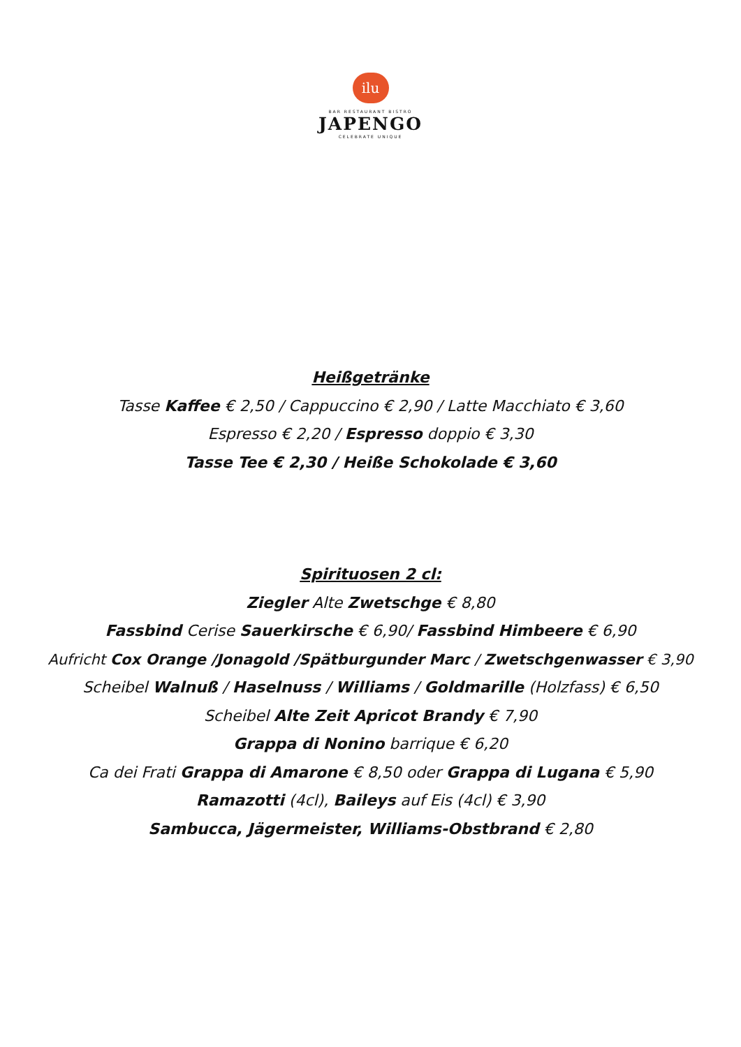ilu
BAR RESTAURANT BISTRO
JAPENGO
CELEBRATE UNIQUE
Heißgetränke
Tasse Kaffee € 2,50 / Cappuccino € 2,90 / Latte Macchiato € 3,60
Espresso € 2,20 / Espresso doppio € 3,30
Tasse Tee € 2,30 / Heiße Schokolade € 3,60
Spirituosen 2 cl:
Ziegler Alte Zwetschge € 8,80
Fassbind Cerise Sauerkirsche € 6,90/ Fassbind Himbeere € 6,90
Aufricht Cox Orange /Jonagold /Spätburgunder Marc / Zwetschgenwasser € 3,90
Scheibel Walnuß / Haselnuss / Williams / Goldmarille (Holzfass) € 6,50
Scheibel Alte Zeit Apricot Brandy € 7,90
Grappa di Nonino barrique € 6,20
Ca dei Frati Grappa di Amarone € 8,50 oder Grappa di Lugana € 5,90
Ramazotti (4cl), Baileys auf Eis (4cl) € 3,90
Sambucca, Jägermeister, Williams-Obstbrand € 2,80